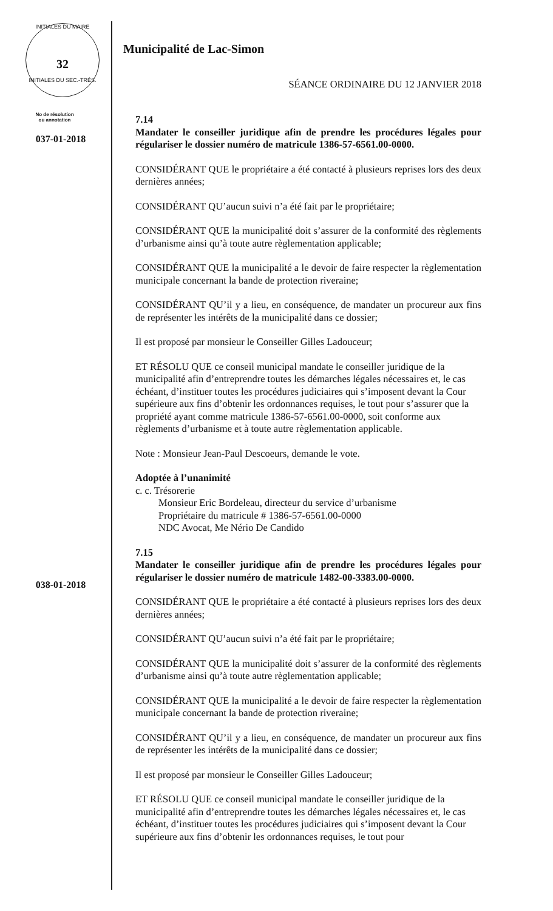INITIALES DU MAIRE
32
INITIALES DU SEC.-TRÉS.
No de résolution
ou annotation
037-01-2018
038-01-2018
Municipalité de Lac-Simon
SÉANCE ORDINAIRE DU 12 JANVIER 2018
7.14
Mandater le conseiller juridique afin de prendre les procédures légales pour régulariser le dossier numéro de matricule 1386-57-6561.00-0000.
CONSIDÉRANT QUE le propriétaire a été contacté à plusieurs reprises lors des deux dernières années;
CONSIDÉRANT QU’aucun suivi n’a été fait par le propriétaire;
CONSIDÉRANT QUE la municipalité doit s’assurer de la conformité des règlements d’urbanisme ainsi qu’à toute autre règlementation applicable;
CONSIDÉRANT QUE la municipalité a le devoir de faire respecter la règlementation municipale concernant la bande de protection riveraine;
CONSIDÉRANT QU’il y a lieu, en conséquence, de mandater un procureur aux fins de représenter les intérêts de la municipalité dans ce dossier;
Il est proposé par monsieur le Conseiller Gilles Ladouceur;
ET RÉSOLU QUE ce conseil municipal mandate le conseiller juridique de la municipalité afin d’entreprendre toutes les démarches légales nécessaires et, le cas échéant, d’instituer toutes les procédures judiciaires qui s’imposent devant la Cour supérieure aux fins d’obtenir les ordonnances requises, le tout pour s’assurer que la propriété ayant comme matricule 1386-57-6561.00-0000, soit conforme aux règlements d’urbanisme et à toute autre règlementation applicable.
Note : Monsieur Jean-Paul Descoeurs, demande le vote.
Adoptée à l’unanimité
c. c. Trésorerie
Monsieur Eric Bordeleau, directeur du service d’urbanisme
Propriétaire du matricule # 1386-57-6561.00-0000
NDC Avocat, Me Nério De Candido
7.15
Mandater le conseiller juridique afin de prendre les procédures légales pour régulariser le dossier numéro de matricule 1482-00-3383.00-0000.
CONSIDÉRANT QUE le propriétaire a été contacté à plusieurs reprises lors des deux dernières années;
CONSIDÉRANT QU’aucun suivi n’a été fait par le propriétaire;
CONSIDÉRANT QUE la municipalité doit s’assurer de la conformité des règlements d’urbanisme ainsi qu’à toute autre règlementation applicable;
CONSIDÉRANT QUE la municipalité a le devoir de faire respecter la règlementation municipale concernant la bande de protection riveraine;
CONSIDÉRANT QU’il y a lieu, en conséquence, de mandater un procureur aux fins de représenter les intérêts de la municipalité dans ce dossier;
Il est proposé par monsieur le Conseiller Gilles Ladouceur;
ET RÉSOLU QUE ce conseil municipal mandate le conseiller juridique de la municipalité afin d’entreprendre toutes les démarches légales nécessaires et, le cas échéant, d’instituer toutes les procédures judiciaires qui s’imposent devant la Cour supérieure aux fins d’obtenir les ordonnances requises, le tout pour